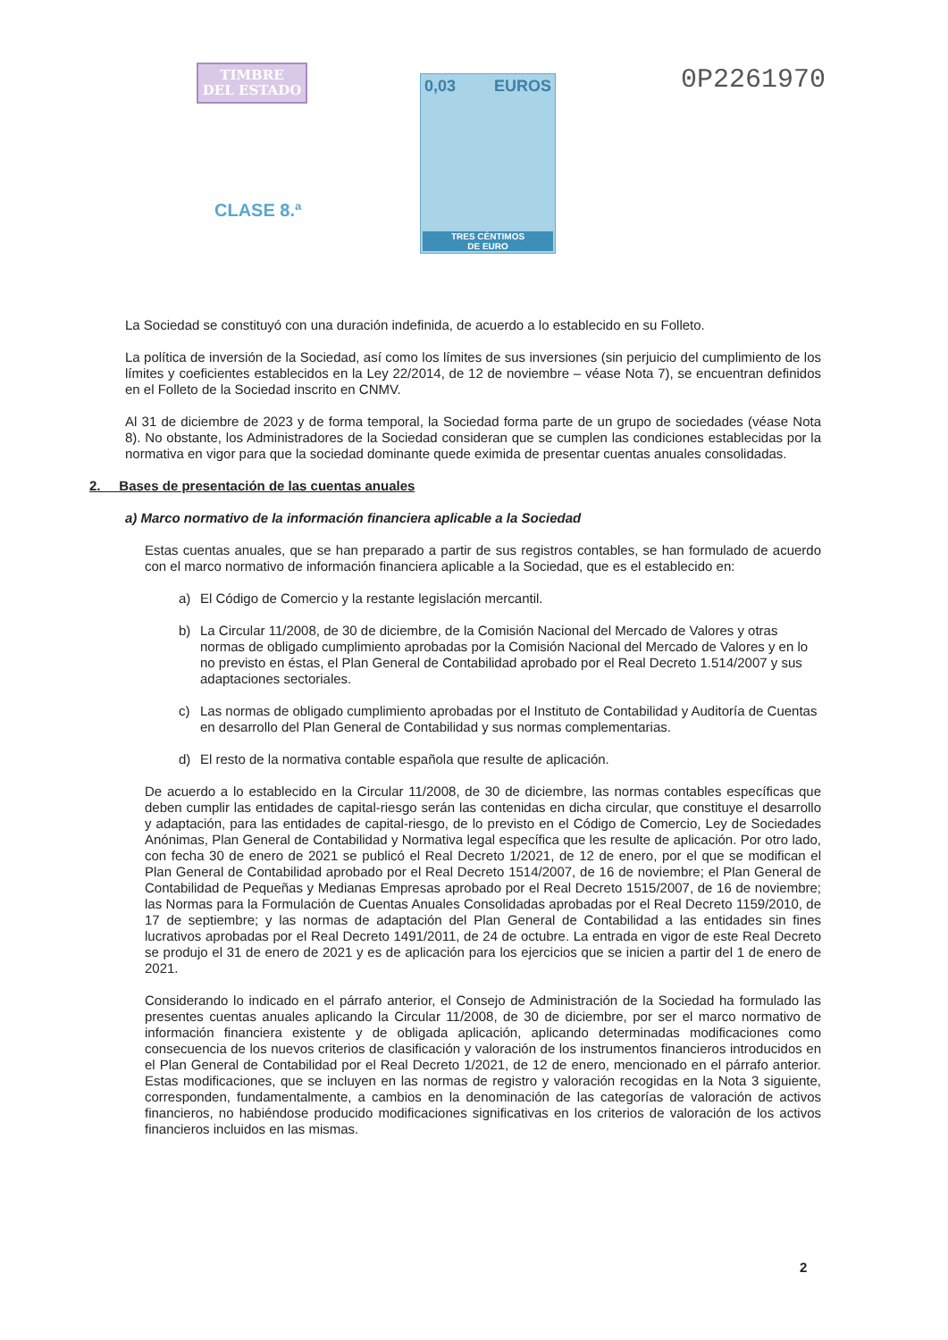TIMBRE
DEL ESTADO
CLASE 8.ª
0,03 EUROS
TRES CÉNTIMOS
DE EURO
0P2261970
La Sociedad se constituyó con una duración indefinida, de acuerdo a lo establecido en su Folleto.
La política de inversión de la Sociedad, así como los límites de sus inversiones (sin perjuicio del cumplimiento de los límites y coeficientes establecidos en la Ley 22/2014, de 12 de noviembre – véase Nota 7), se encuentran definidos en el Folleto de la Sociedad inscrito en CNMV.
Al 31 de diciembre de 2023 y de forma temporal, la Sociedad forma parte de un grupo de sociedades (véase Nota 8). No obstante, los Administradores de la Sociedad consideran que se cumplen las condiciones establecidas por la normativa en vigor para que la sociedad dominante quede eximida de presentar cuentas anuales consolidadas.
2. Bases de presentación de las cuentas anuales
a) Marco normativo de la información financiera aplicable a la Sociedad
Estas cuentas anuales, que se han preparado a partir de sus registros contables, se han formulado de acuerdo con el marco normativo de información financiera aplicable a la Sociedad, que es el establecido en:
a) El Código de Comercio y la restante legislación mercantil.
b) La Circular 11/2008, de 30 de diciembre, de la Comisión Nacional del Mercado de Valores y otras normas de obligado cumplimiento aprobadas por la Comisión Nacional del Mercado de Valores y en lo no previsto en éstas, el Plan General de Contabilidad aprobado por el Real Decreto 1.514/2007 y sus adaptaciones sectoriales.
c) Las normas de obligado cumplimiento aprobadas por el Instituto de Contabilidad y Auditoría de Cuentas en desarrollo del Plan General de Contabilidad y sus normas complementarias.
d) El resto de la normativa contable española que resulte de aplicación.
De acuerdo a lo establecido en la Circular 11/2008, de 30 de diciembre, las normas contables específicas que deben cumplir las entidades de capital-riesgo serán las contenidas en dicha circular, que constituye el desarrollo y adaptación, para las entidades de capital-riesgo, de lo previsto en el Código de Comercio, Ley de Sociedades Anónimas, Plan General de Contabilidad y Normativa legal específica que les resulte de aplicación. Por otro lado, con fecha 30 de enero de 2021 se publicó el Real Decreto 1/2021, de 12 de enero, por el que se modifican el Plan General de Contabilidad aprobado por el Real Decreto 1514/2007, de 16 de noviembre; el Plan General de Contabilidad de Pequeñas y Medianas Empresas aprobado por el Real Decreto 1515/2007, de 16 de noviembre; las Normas para la Formulación de Cuentas Anuales Consolidadas aprobadas por el Real Decreto 1159/2010, de 17 de septiembre; y las normas de adaptación del Plan General de Contabilidad a las entidades sin fines lucrativos aprobadas por el Real Decreto 1491/2011, de 24 de octubre. La entrada en vigor de este Real Decreto se produjo el 31 de enero de 2021 y es de aplicación para los ejercicios que se inicien a partir del 1 de enero de 2021.
Considerando lo indicado en el párrafo anterior, el Consejo de Administración de la Sociedad ha formulado las presentes cuentas anuales aplicando la Circular 11/2008, de 30 de diciembre, por ser el marco normativo de información financiera existente y de obligada aplicación, aplicando determinadas modificaciones como consecuencia de los nuevos criterios de clasificación y valoración de los instrumentos financieros introducidos en el Plan General de Contabilidad por el Real Decreto 1/2021, de 12 de enero, mencionado en el párrafo anterior. Estas modificaciones, que se incluyen en las normas de registro y valoración recogidas en la Nota 3 siguiente, corresponden, fundamentalmente, a cambios en la denominación de las categorías de valoración de activos financieros, no habiéndose producido modificaciones significativas en los criterios de valoración de los activos financieros incluidos en las mismas.
2